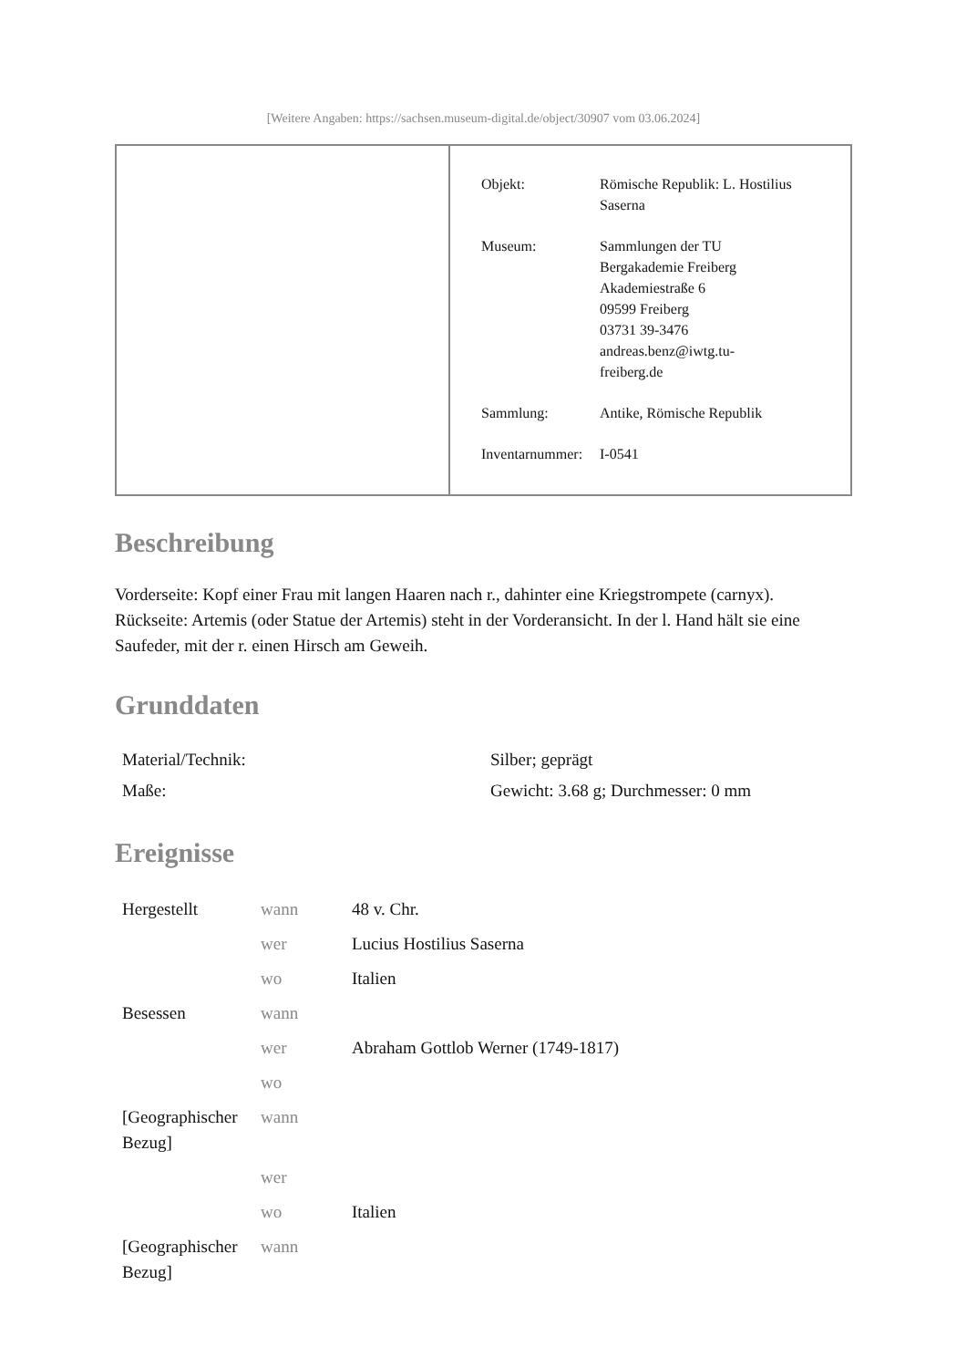[Weitere Angaben: https://sachsen.museum-digital.de/object/30907 vom 03.06.2024]
| Objekt: | Römische Republik: L. Hostilius Saserna |
| Museum: | Sammlungen der TU Bergakademie Freiberg Akademiestraße 6 09599 Freiberg 03731 39-3476 andreas.benz@iwtg.tu- freiberg.de |
| Sammlung: | Antike, Römische Republik |
| Inventarnummer: | I-0541 |
Beschreibung
Vorderseite: Kopf einer Frau mit langen Haaren nach r., dahinter eine Kriegstrompete (carnyx).
Rückseite: Artemis (oder Statue der Artemis) steht in der Vorderansicht. In der l. Hand hält sie eine Saufeder, mit der r. einen Hirsch am Geweih.
Grunddaten
| Material/Technik: | Silber; geprägt |
| Maße: | Gewicht: 3.68 g; Durchmesser: 0 mm |
Ereignisse
| Hergestellt | wann | 48 v. Chr. |
| | wer | Lucius Hostilius Saserna |
| | wo | Italien |
| Besessen | wann | |
| | wer | Abraham Gottlob Werner (1749-1817) |
| | wo | |
| [Geographischer Bezug] | wann | |
| | wer | |
| | wo | Italien |
| [Geographischer Bezug] | wann | |